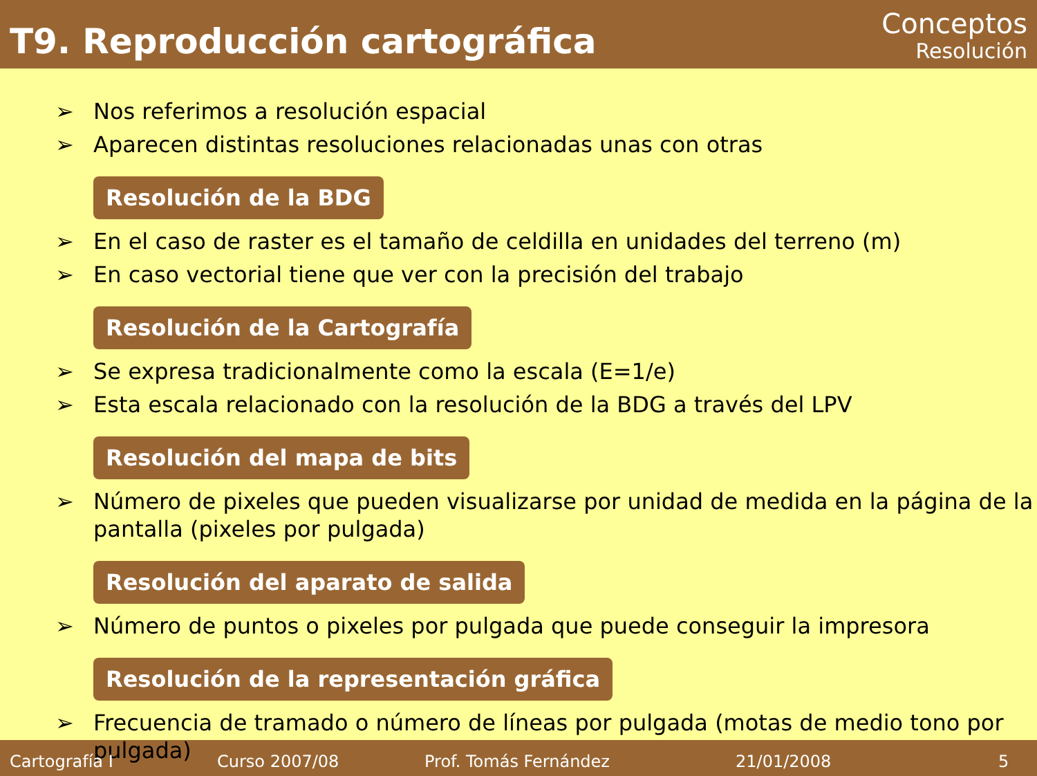T9. Reproducción cartográfica
Conceptos
Resolución
➢ Nos referimos a resolución espacial
➢ Aparecen distintas resoluciones relacionadas unas con otras
Resolución de la BDG
➢ En el caso de raster es el tamaño de celdilla en unidades del terreno (m)
➢ En caso vectorial tiene que ver con la precisión del trabajo
Resolución de la Cartografía
➢ Se expresa tradicionalmente como la escala (E=1/e)
➢ Esta escala relacionado con la resolución de la BDG a través del LPV
Resolución del mapa de bits
➢ Número de pixeles que pueden visualizarse por unidad de medida en la página de la pantalla (pixeles por pulgada)
Resolución del aparato de salida
➢ Número de puntos o pixeles por pulgada que puede conseguir la impresora
Resolución de la representación gráfica
➢ Frecuencia de tramado o número de líneas por pulgada (motas de medio tono por pulgada)
Cartografía I Curso 2007/08 Prof. Tomás Fernández 21/01/2008 5